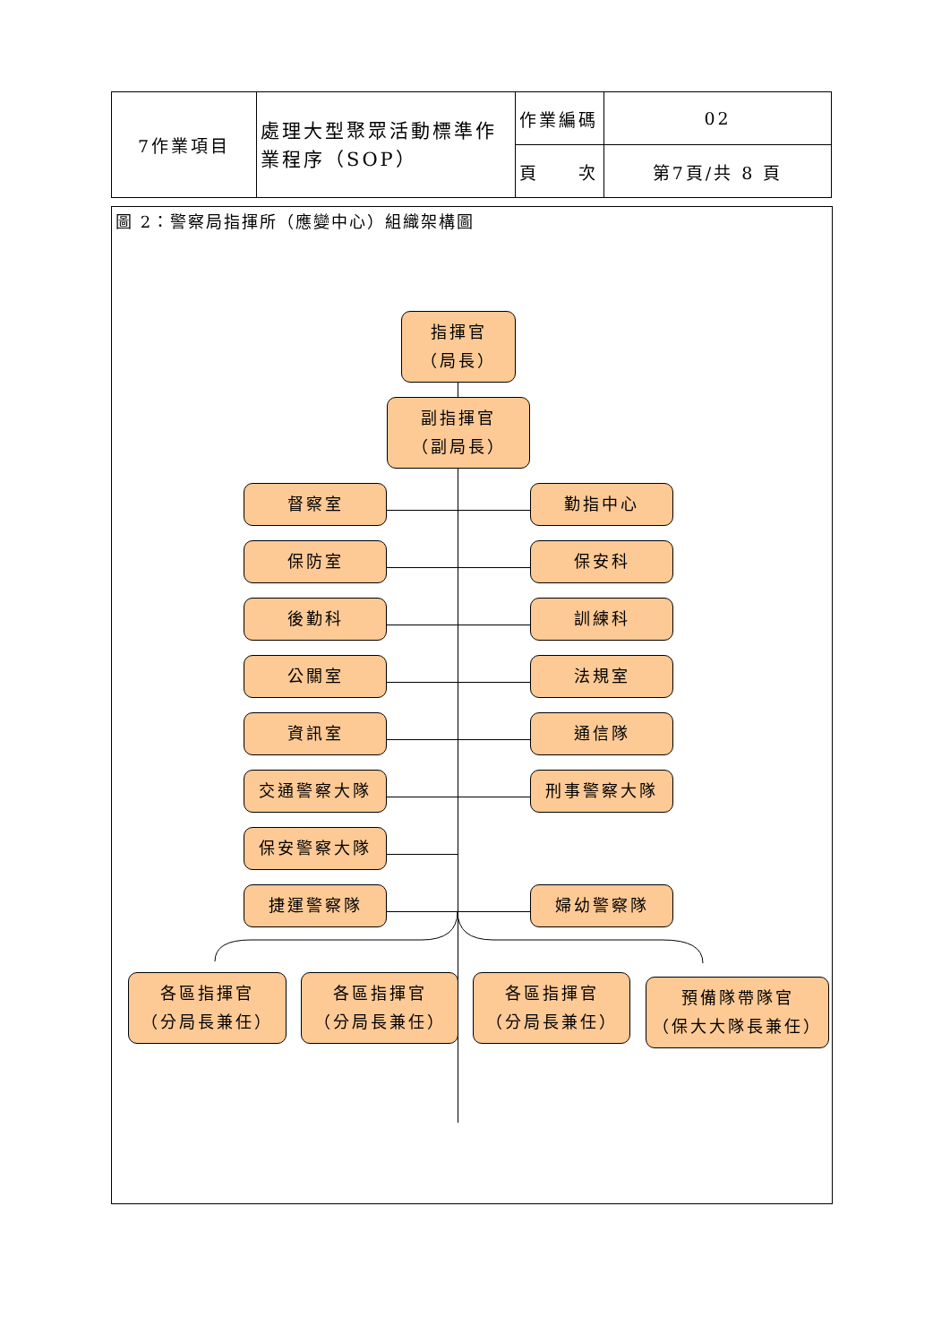| 7作業項目 | 處理大型聚眾活動標準作業程序（SOP） | 作業編碼 | 02 |
| | | 頁 次 | 第7頁/共 8 頁 |
圖 2：警察局指揮所（應變中心）組織架構圖
指揮官
（局長）
副指揮官
（副局長）
督察室 勤指中心
保防室 保安科
後勤科 訓練科
公關室 法規室
資訊室 通信隊
交通警察大隊 刑事警察大隊
保安警察大隊
捷運警察隊 婦幼警察隊
各區指揮官
（分局長兼任）
各區指揮官
（分局長兼任）
各區指揮官
（分局長兼任）
預備隊帶隊官
（保大大隊長兼任）